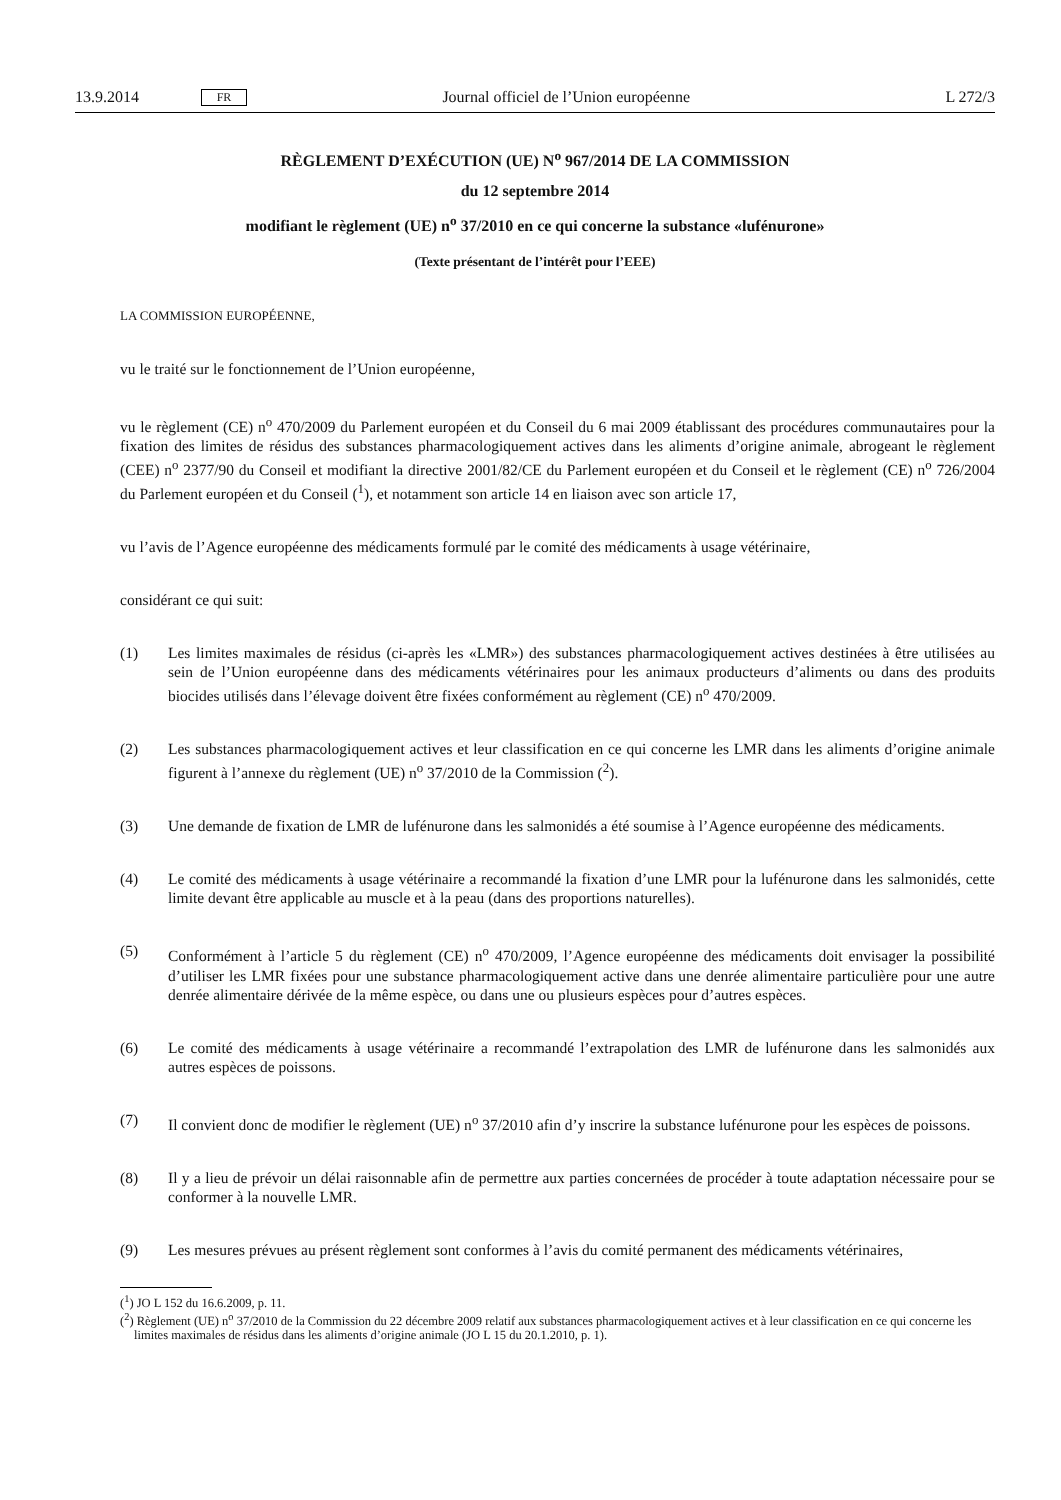13.9.2014 FR Journal officiel de l’Union européenne L 272/3
RÈGLEMENT D’EXÉCUTION (UE) N<sup>o</sup> 967/2014 DE LA COMMISSION
du 12 septembre 2014
modifiant le règlement (UE) n<sup>o</sup> 37/2010 en ce qui concerne la substance «lufénurone»
(Texte présentant de l’intérêt pour l’EEE)
LA COMMISSION EUROPÉENNE,
vu le traité sur le fonctionnement de l’Union européenne,
vu le règlement (CE) n<sup>o</sup> 470/2009 du Parlement européen et du Conseil du 6 mai 2009 établissant des procédures communautaires pour la fixation des limites de résidus des substances pharmacologiquement actives dans les aliments d’origine animale, abrogeant le règlement (CEE) n<sup>o</sup> 2377/90 du Conseil et modifiant la directive 2001/82/CE du Parlement européen et du Conseil et le règlement (CE) n<sup>o</sup> 726/2004 du Parlement européen et du Conseil (<sup>1</sup>), et notamment son article 14 en liaison avec son article 17,
vu l’avis de l’Agence européenne des médicaments formulé par le comité des médicaments à usage vétérinaire,
considérant ce qui suit:
(1) Les limites maximales de résidus (ci-après les «LMR») des substances pharmacologiquement actives destinées à être utilisées au sein de l’Union européenne dans des médicaments vétérinaires pour les animaux producteurs d’aliments ou dans des produits biocides utilisés dans l’élevage doivent être fixées conformément au règlement (CE) n<sup>o</sup> 470/2009.
(2) Les substances pharmacologiquement actives et leur classification en ce qui concerne les LMR dans les aliments d’origine animale figurent à l’annexe du règlement (UE) n<sup>o</sup> 37/2010 de la Commission (<sup>2</sup>).
(3) Une demande de fixation de LMR de lufénurone dans les salmonidés a été soumise à l’Agence européenne des médicaments.
(4) Le comité des médicaments à usage vétérinaire a recommandé la fixation d’une LMR pour la lufénurone dans les salmonidés, cette limite devant être applicable au muscle et à la peau (dans des proportions naturelles).
(5) Conformément à l’article 5 du règlement (CE) n<sup>o</sup> 470/2009, l’Agence européenne des médicaments doit envisager la possibilité d’utiliser les LMR fixées pour une substance pharmacologiquement active dans une denrée alimentaire particulière pour une autre denrée alimentaire dérivée de la même espèce, ou dans une ou plusieurs espèces pour d’autres espèces.
(6) Le comité des médicaments à usage vétérinaire a recommandé l’extrapolation des LMR de lufénurone dans les salmonidés aux autres espèces de poissons.
(7) Il convient donc de modifier le règlement (UE) n<sup>o</sup> 37/2010 afin d’y inscrire la substance lufénurone pour les espèces de poissons.
(8) Il y a lieu de prévoir un délai raisonnable afin de permettre aux parties concernées de procéder à toute adaptation nécessaire pour se conformer à la nouvelle LMR.
(9) Les mesures prévues au présent règlement sont conformes à l’avis du comité permanent des médicaments vétérinaires,
(<sup>1</sup>) JO L 152 du 16.6.2009, p. 11.
(<sup>2</sup>) Règlement (UE) n<sup>o</sup> 37/2010 de la Commission du 22 décembre 2009 relatif aux substances pharmacologiquement actives et à leur classification en ce qui concerne les limites maximales de résidus dans les aliments d’origine animale (JO L 15 du 20.1.2010, p. 1).